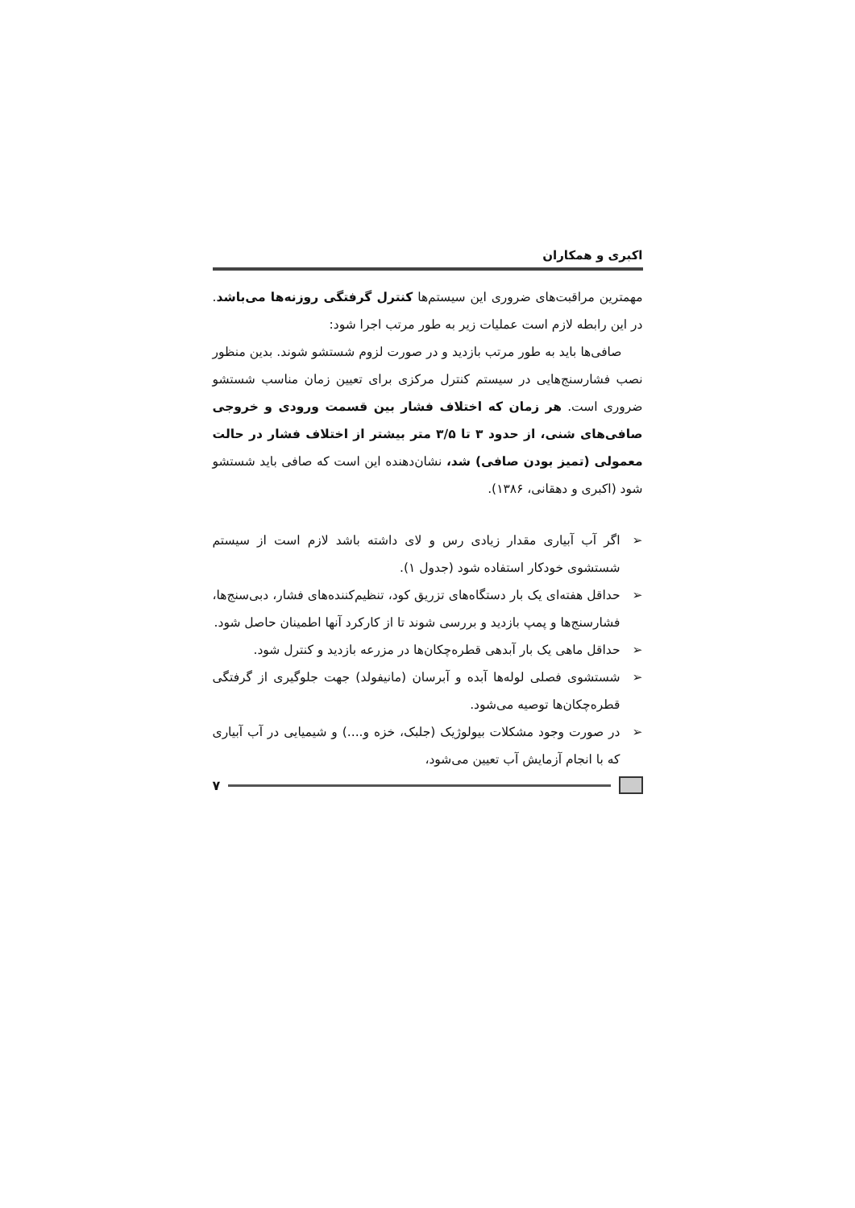اکبری و همکاران
مهمترین مراقبت‌های ضروری این سیستم‌ها کنترل گرفتگی روزنه‌ها می‌باشد. در این رابطه لازم است عملیات زیر به طور مرتب اجرا شود:
صافی‌ها باید به طور مرتب بازدید و در صورت لزوم شستشو شوند. بدین منظور نصب فشارسنج‌هایی در سیستم کنترل مرکزی برای تعیین زمان مناسب شستشو ضروری است. هر زمان که اختلاف فشار بین قسمت ورودی و خروجی صافی‌های شنی، از حدود ۳ تا ۳/۵ متر بیشتر از اختلاف فشار در حالت معمولی (تمیز بودن صافی) شد، نشان‌دهنده این است که صافی باید شستشو شود (اکبری و دهقانی، ۱۳۸۶).
➢ اگر آب آبیاری مقدار زیادی رس و لای داشته باشد لازم است از سیستم شستشوی خودکار استفاده شود (جدول ۱).
➢ حداقل هفته‌ای یک بار دستگاه‌های تزریق کود، تنظیم‌کننده‌های فشار، دبی‌سنج‌ها، فشارسنج‌ها و پمپ بازدید و بررسی شوند تا از کارکرد آنها اطمینان حاصل شود.
➢ حداقل ماهی یک بار آبدهی قطره‌چکان‌ها در مزرعه بازدید و کنترل شود.
➢ شستشوی فصلی لوله‌ها آبده و آبرسان (مانیفولد) جهت جلوگیری از گرفتگی قطره‌چکان‌ها توصیه می‌شود.
➢ در صورت وجود مشکلات بیولوژیک (جلبک، خزه و....) و شیمیایی در آب آبیاری که با انجام آزمایش آب تعیین می‌شود،
۷